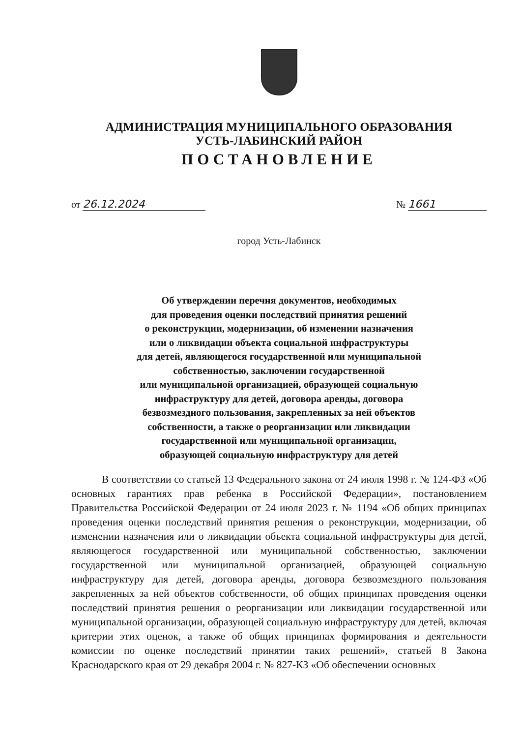АДМИНИСТРАЦИЯ МУНИЦИПАЛЬНОГО ОБРАЗОВАНИЯ
УСТЬ-ЛАБИНСКИЙ РАЙОН
ПОСТАНОВЛЕНИЕ
от 26.12.2024 № 1661
город Усть-Лабинск
Об утверждении перечня документов, необходимых
для проведения оценки последствий принятия решений
о реконструкции, модернизации, об изменении назначения
или о ликвидации объекта социальной инфраструктуры
для детей, являющегося государственной или муниципальной
собственностью, заключении государственной
или муниципальной организацией, образующей социальную
инфраструктуру для детей, договора аренды, договора
безвозмездного пользования, закрепленных за ней объектов
собственности, а также о реорганизации или ликвидации
государственной или муниципальной организации,
образующей социальную инфраструктуру для детей
В соответствии со статьей 13 Федерального закона от 24 июля 1998 г. № 124-ФЗ «Об основных гарантиях прав ребенка в Российской Федерации», постановлением Правительства Российской Федерации от 24 июля 2023 г. № 1194 «Об общих принципах проведения оценки последствий принятия решения о реконструкции, модернизации, об изменении назначения или о ликвидации объекта социальной инфраструктуры для детей, являющегося государственной или муниципальной собственностью, заключении государственной или муниципальной организацией, образующей социальную инфраструктуру для детей, договора аренды, договора безвозмездного пользования закрепленных за ней объектов собственности, об общих принципах проведения оценки последствий принятия решения о реорганизации или ликвидации государственной или муниципальной организации, образующей социальную инфраструктуру для детей, включая критерии этих оценок, а также об общих принципах формирования и деятельности комиссии по оценке последствий принятии таких решений», статьей 8 Закона Краснодарского края от 29 декабря 2004 г. № 827-КЗ «Об обеспечении основных